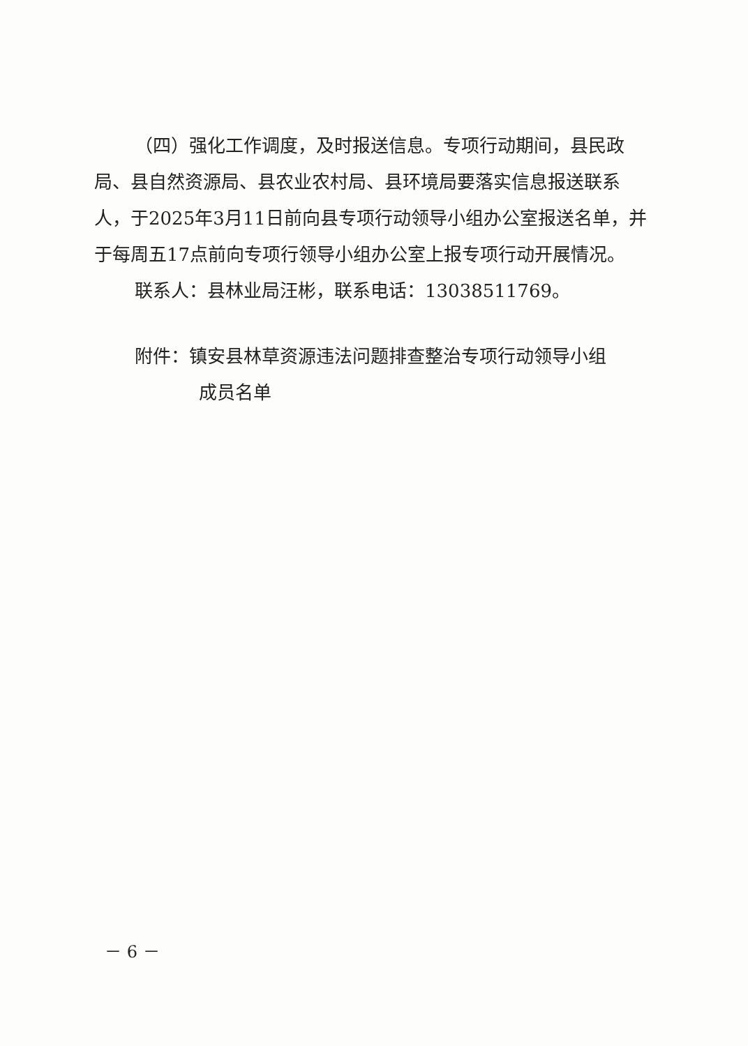（四）强化工作调度，及时报送信息。专项行动期间，县民政局、县自然资源局、县农业农村局、县环境局要落实信息报送联系人，于2025年3月11日前向县专项行动领导小组办公室报送名单，并于每周五17点前向专项行领导小组办公室上报专项行动开展情况。
联系人：县林业局汪彬，联系电话：13038511769。
附件：镇安县林草资源违法问题排查整治专项行动领导小组
成员名单
－ 6 －